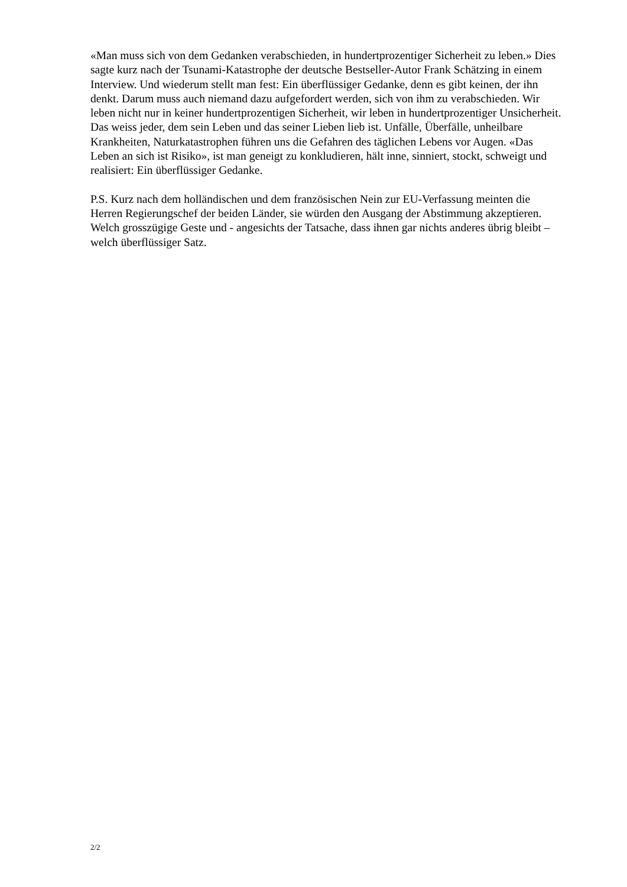«Man muss sich von dem Gedanken verabschieden, in hundertprozentiger Sicherheit zu leben.» Dies sagte kurz nach der Tsunami-Katastrophe der deutsche Bestseller-Autor Frank Schätzing in einem Interview. Und wiederum stellt man fest: Ein überflüssiger Gedanke, denn es gibt keinen, der ihn denkt. Darum muss auch niemand dazu aufgefordert werden, sich von ihm zu verabschieden. Wir leben nicht nur in keiner hundertprozentigen Sicherheit, wir leben in hundertprozentiger Unsicherheit. Das weiss jeder, dem sein Leben und das seiner Lieben lieb ist. Unfälle, Überfälle, unheilbare Krankheiten, Naturkatastrophen führen uns die Gefahren des täglichen Lebens vor Augen. «Das Leben an sich ist Risiko», ist man geneigt zu konkludieren, hält inne, sinniert, stockt, schweigt und realisiert: Ein überflüssiger Gedanke.
P.S. Kurz nach dem holländischen und dem französischen Nein zur EU-Verfassung meinten die Herren Regierungschef der beiden Länder, sie würden den Ausgang der Abstimmung akzeptieren. Welch grosszügige Geste und - angesichts der Tatsache, dass ihnen gar nichts anderes übrig bleibt – welch überflüssiger Satz.
2/2